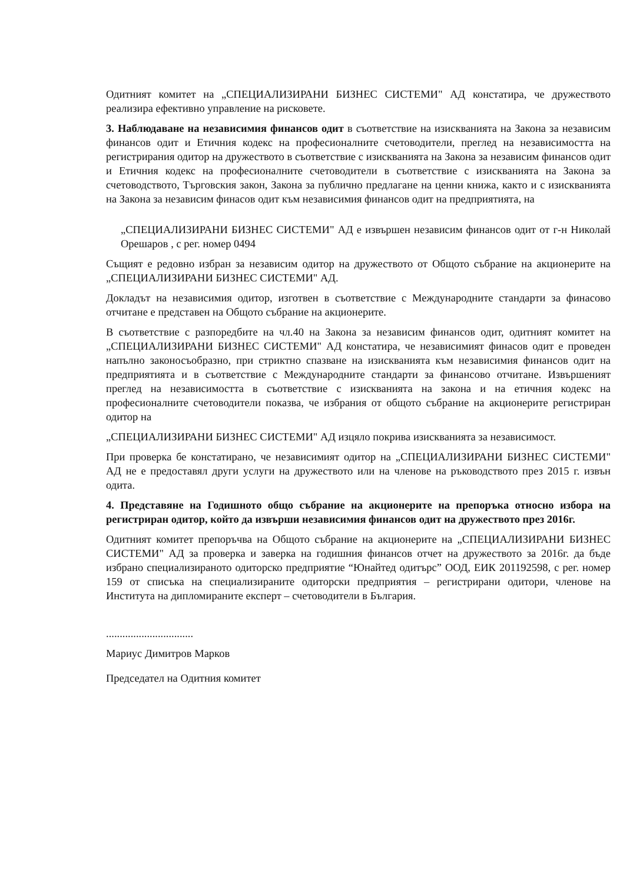Одитният комитет на „СПЕЦИАЛИЗИРАНИ БИЗНЕС СИСТЕМИ" АД констатира, че дружеството реализира ефективно управление на рисковете.
3. Наблюдаване на независимия финансов одит в съответствие на изискванията на Закона за независим финансов одит и Етичния кодекс на професионалните счетоводители, преглед на независимостта на регистрирания одитор на дружеството в съответствие с изискванията на Закона за независим финансов одит и Етичния кодекс на професионалните счетоводители в съответствие с изискванията на Закона за счетоводството, Търговския закон, Закона за публично предлагане на ценни книжа, както и с изискванията на Закона за независим финасов одит към независимия финансов одит на предприятията, на
„СПЕЦИАЛИЗИРАНИ БИЗНЕС СИСТЕМИ" АД е извършен независим финансов одит от г-н Николай Орешаров , с рег. номер 0494
Същият е редовно избран за независим одитор на дружеството от Общото събрание на акционерите на „СПЕЦИАЛИЗИРАНИ БИЗНЕС СИСТЕМИ" АД.
Докладът на независимия одитор, изготвен в съответствие с Международните стандарти за финасово отчитане е представен на Общото събрание на акционерите.
В съответствие с разпоредбите на чл.40 на Закона за независим финансов одит, одитният комитет на „СПЕЦИАЛИЗИРАНИ БИЗНЕС СИСТЕМИ" АД констатира, че независимият финасов одит е проведен напълно законосъобразно, при стриктно спазване на изискванията към независимия финансов одит на предприятията и в съответствие с Международните стандарти за финансово отчитане. Извършеният преглед на независимостта в съответствие с изискванията на закона и на етичния кодекс на професионалните счетоводители показва, че избрания от общото събрание на акционерите регистриран одитор на
„СПЕЦИАЛИЗИРАНИ БИЗНЕС СИСТЕМИ" АД изцяло покрива изискванията за независимост.
При проверка бе констатирано, че независимият одитор на „СПЕЦИАЛИЗИРАНИ БИЗНЕС СИСТЕМИ" АД не е предоставял други услуги на дружеството или на членове на ръководството през 2015 г. извън одита.
4. Представяне на Годишното общо събрание на акционерите на препоръка относно избора на регистриран одитор, който да извърши независимия финансов одит на дружеството през 2016г.
Одитният комитет препоръчва на Общото събрание на акционерите на „СПЕЦИАЛИЗИРАНИ БИЗНЕС СИСТЕМИ" АД за проверка и заверка на годишния финансов отчет на дружеството за 2016г. да бъде избрано специализираното одиторско предприятие “Юнайтед одитърс” ООД, ЕИК 201192598, с рег. номер 159 от списъка на специализираните одиторски предприятия – регистрирани одитори, членове на Института на дипломираните експерт – счетоводители в България.
................................
Мариус Димитров Марков
Председател на Одитния комитет